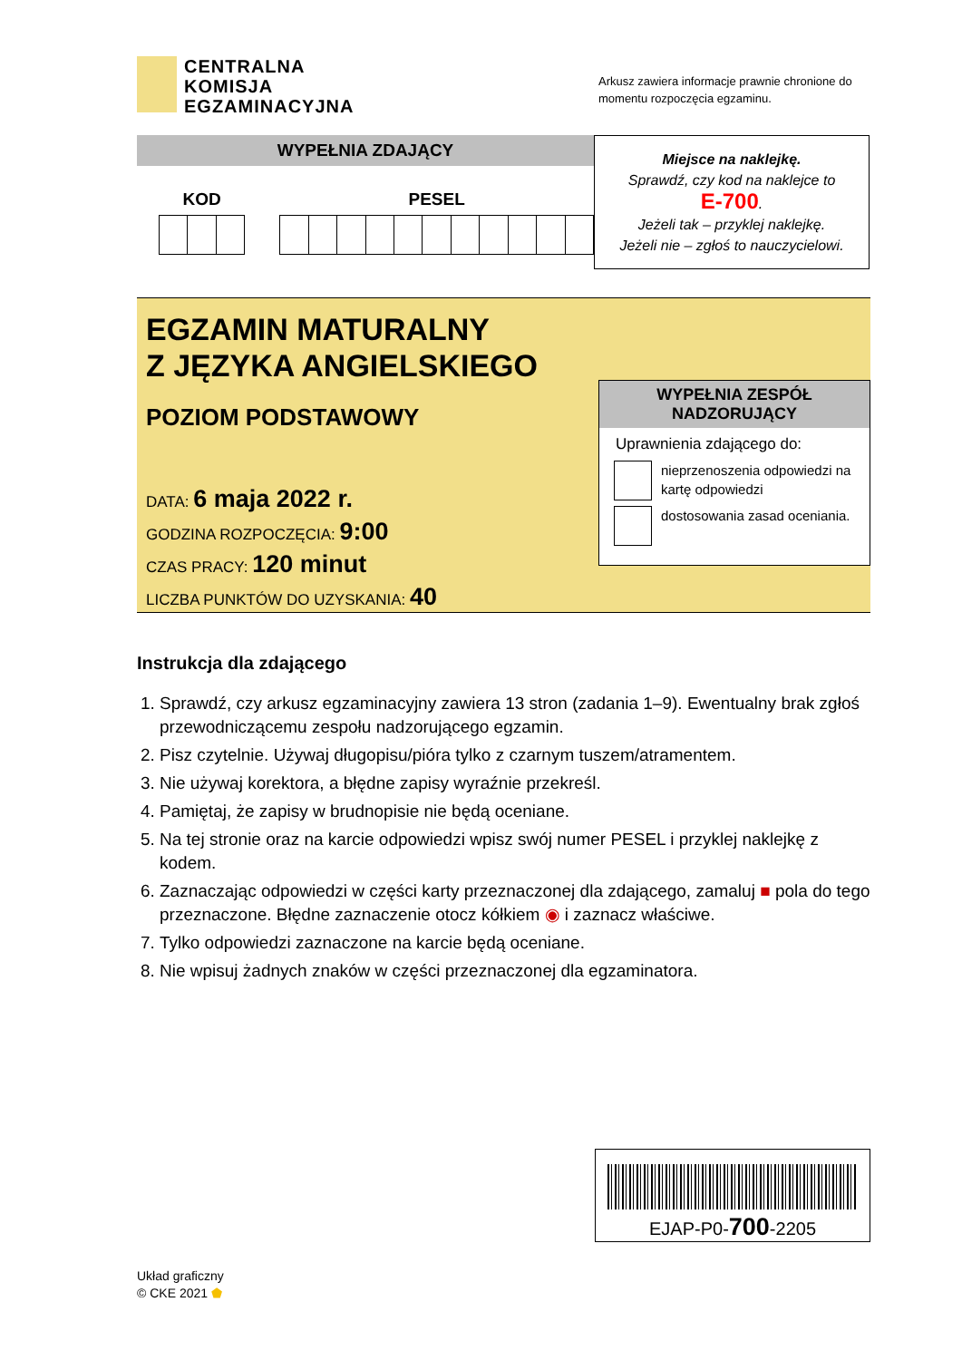CENTRALNA
KOMISJA
EGZAMINACYJNA
Arkusz zawiera informacje prawnie chronione do momentu rozpoczęcia egzaminu.
WYPEŁNIA ZDAJĄCY
KOD PESEL
Miejsce na naklejkę.
Sprawdź, czy kod na naklejce to
E-700.
Jeżeli tak – przyklej naklejkę.
Jeżeli nie – zgłoś to nauczycielowi.
EGZAMIN MATURALNY
Z JĘZYKA ANGIELSKIEGO
POZIOM PODSTAWOWY
DATA: 6 maja 2022 r.
GODZINA ROZPOCZĘCIA: 9:00
CZAS PRACY: 120 minut
LICZBA PUNKTÓW DO UZYSKANIA: 40
WYPEŁNIA ZESPÓŁ NADZORUJĄCY
Uprawnienia zdającego do:
nieprzenoszenia odpowiedzi na kartę odpowiedzi
dostosowania zasad oceniania.
Instrukcja dla zdającego
1. Sprawdź, czy arkusz egzaminacyjny zawiera 13 stron (zadania 1–9). Ewentualny brak zgłoś przewodniczącemu zespołu nadzorującego egzamin.
2. Pisz czytelnie. Używaj długopisu/pióra tylko z czarnym tuszem/atramentem.
3. Nie używaj korektora, a błędne zapisy wyraźnie przekreśl.
4. Pamiętaj, że zapisy w brudnopisie nie będą oceniane.
5. Na tej stronie oraz na karcie odpowiedzi wpisz swój numer PESEL i przyklej naklejkę z kodem.
6. Zaznaczając odpowiedzi w części karty przeznaczonej dla zdającego, zamaluj ■ pola do tego przeznaczone. Błędne zaznaczenie otocz kółkiem ◉ i zaznacz właściwe.
7. Tylko odpowiedzi zaznaczone na karcie będą oceniane.
8. Nie wpisuj żadnych znaków w części przeznaczonej dla egzaminatora.
EJAP-P0-700-2205
Układ graficzny
© CKE 2021 ⬟